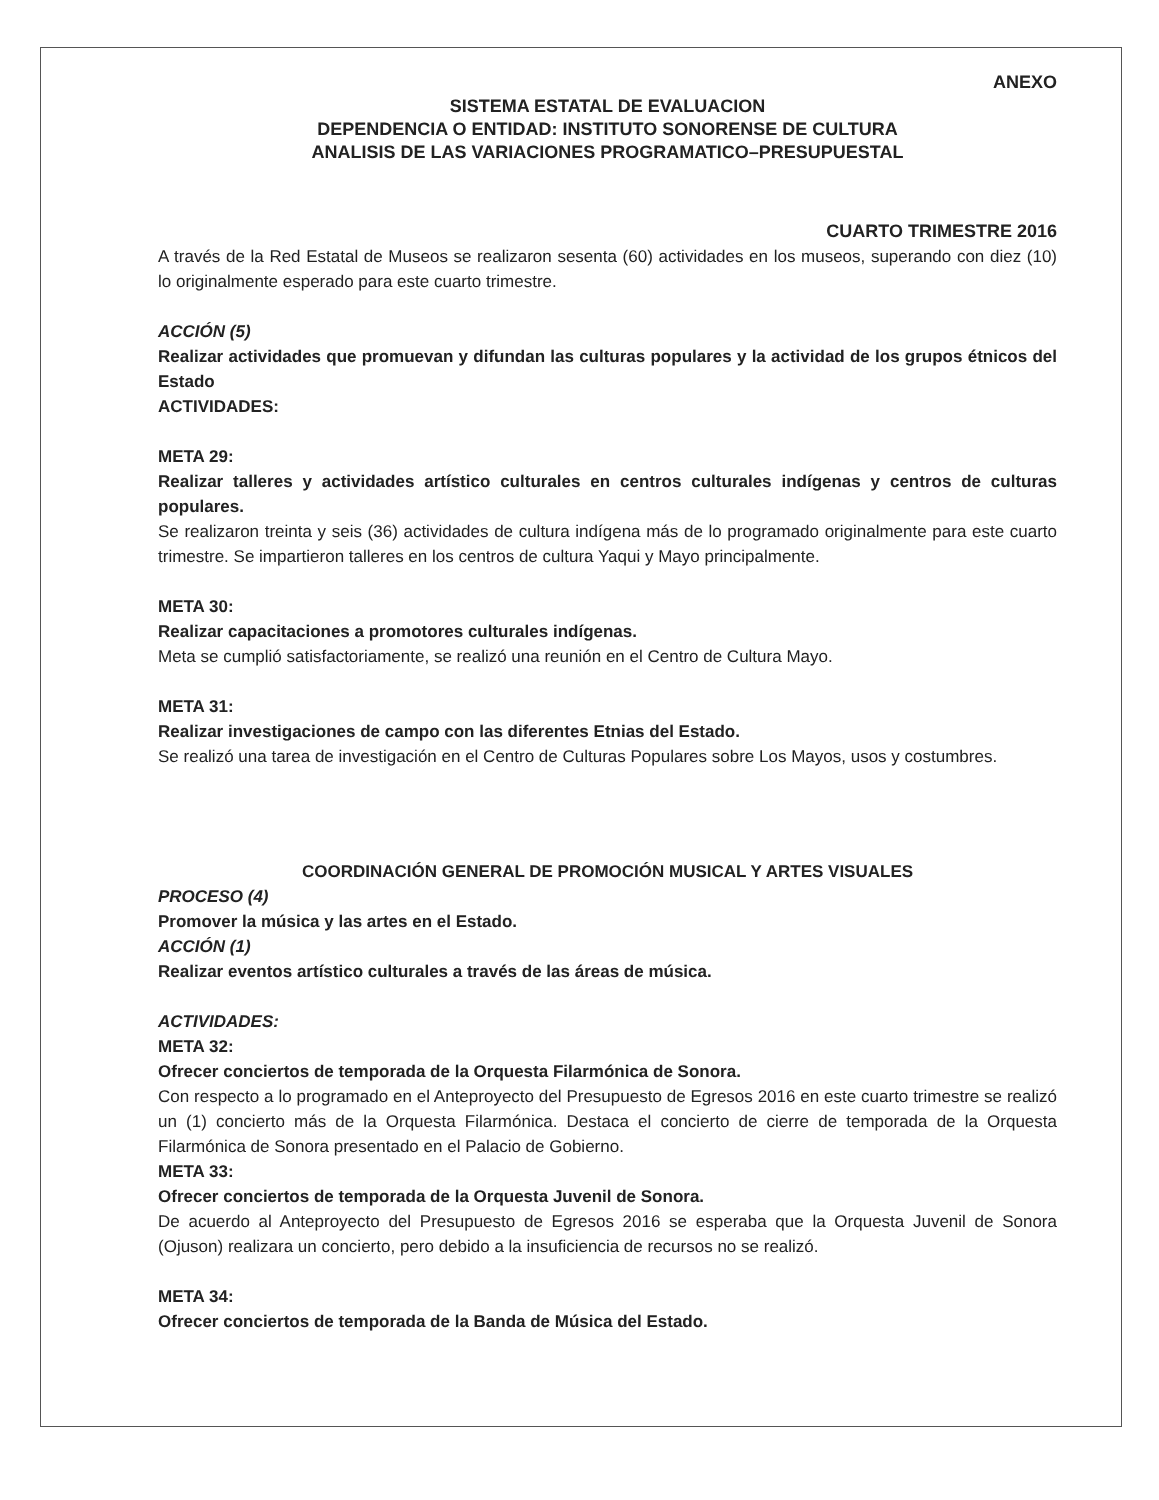ANEXO
SISTEMA ESTATAL DE EVALUACION
DEPENDENCIA O ENTIDAD: INSTITUTO SONORENSE DE CULTURA
ANALISIS DE LAS VARIACIONES PROGRAMATICO–PRESUPUESTAL
CUARTO TRIMESTRE 2016
A través de la Red Estatal de Museos se realizaron sesenta (60) actividades en los museos, superando con diez (10) lo originalmente esperado para este cuarto trimestre.
ACCIÓN (5)
Realizar actividades que promuevan y difundan las culturas populares y la actividad de los grupos étnicos del Estado
ACTIVIDADES:
META 29:
Realizar talleres y actividades artístico culturales en centros culturales indígenas y centros de culturas populares.
Se realizaron treinta y seis (36) actividades de cultura indígena más de lo programado originalmente para este cuarto trimestre. Se impartieron talleres en los centros de cultura Yaqui y Mayo principalmente.
META 30:
Realizar capacitaciones a promotores culturales indígenas.
Meta se cumplió satisfactoriamente, se realizó una reunión en el Centro de Cultura Mayo.
META 31:
Realizar investigaciones de campo con las diferentes Etnias del Estado.
Se realizó una tarea de investigación en el Centro de Culturas Populares sobre Los Mayos, usos y costumbres.
COORDINACIÓN GENERAL DE PROMOCIÓN MUSICAL Y ARTES VISUALES
PROCESO (4)
Promover la música y las artes en el Estado.
ACCIÓN (1)
Realizar eventos artístico culturales a través de las áreas de música.
ACTIVIDADES:
META 32:
Ofrecer conciertos de temporada de la Orquesta Filarmónica de Sonora.
Con respecto a lo programado en el Anteproyecto del Presupuesto de Egresos 2016 en este cuarto trimestre se realizó un (1) concierto más de la Orquesta Filarmónica. Destaca el concierto de cierre de temporada de la Orquesta Filarmónica de Sonora presentado en el Palacio de Gobierno.
META 33:
Ofrecer conciertos de temporada de la Orquesta Juvenil de Sonora.
De acuerdo al Anteproyecto del Presupuesto de Egresos 2016 se esperaba que la Orquesta Juvenil de Sonora (Ojuson) realizara un concierto, pero debido a la insuficiencia de recursos no se realizó.
META 34:
Ofrecer conciertos de temporada de la Banda de Música del Estado.